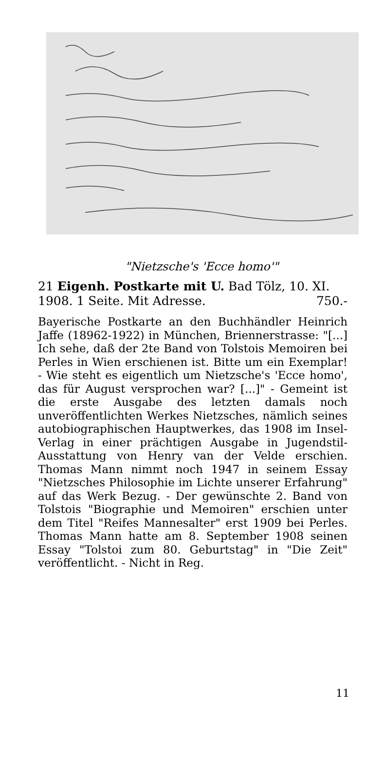"Nietzsche's 'Ecce homo'"
21 Eigenh. Postkarte mit U. Bad Tölz, 10. XI. 1908. 1 Seite. Mit Adresse. 750.-
Bayerische Postkarte an den Buchhändler Heinrich Jaffe (18962-1922) in München, Briennerstrasse: "[...] Ich sehe, daß der 2te Band von Tolstois Memoiren bei Perles in Wien erschienen ist. Bitte um ein Exemplar! - Wie steht es eigentlich um Nietzsche's 'Ecce homo', das für August versprochen war? [...]" - Gemeint ist die erste Ausgabe des letzten damals noch unveröffentlichten Werkes Nietzsches, nämlich seines autobiographischen Hauptwerkes, das 1908 im Insel-Verlag in einer prächtigen Ausgabe in Jugendstil-Ausstattung von Henry van der Velde erschien. Thomas Mann nimmt noch 1947 in seinem Essay "Nietzsches Philosophie im Lichte unserer Erfahrung" auf das Werk Bezug. - Der gewünschte 2. Band von Tolstois "Biographie und Memoiren" erschien unter dem Titel "Reifes Mannesalter" erst 1909 bei Perles. Thomas Mann hatte am 8. September 1908 seinen Essay "Tolstoi zum 80. Geburtstag" in "Die Zeit" veröffentlicht. - Nicht in Reg.
11